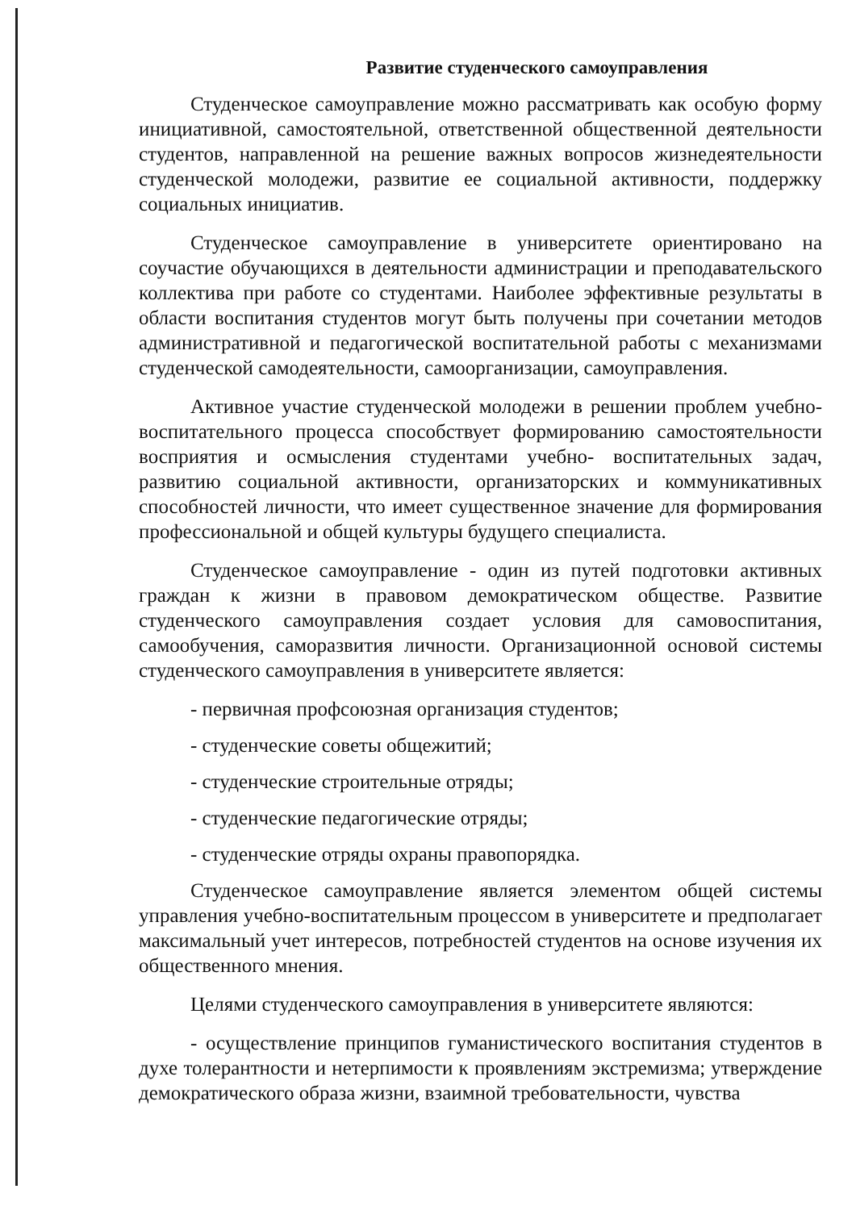Развитие студенческого самоуправления
Студенческое самоуправление можно рассматривать как особую форму инициативной, самостоятельной, ответственной общественной деятельности студентов, направленной на решение важных вопросов жизнедеятельности студенческой молодежи, развитие ее социальной активности, поддержку социальных инициатив.
Студенческое самоуправление в университете ориентировано на соучастие обучающихся в деятельности администрации и преподавательского коллектива при работе со студентами. Наиболее эффективные результаты в области воспитания студентов могут быть получены при сочетании методов административной и педагогической воспитательной работы с механизмами студенческой самодеятельности, самоорганизации, самоуправления.
Активное участие студенческой молодежи в решении проблем учебно-воспитательного процесса способствует формированию самостоятельности восприятия и осмысления студентами учебно- воспитательных задач, развитию социальной активности, организаторских и коммуникативных способностей личности, что имеет существенное значение для формирования профессиональной и общей культуры будущего специалиста.
Студенческое самоуправление - один из путей подготовки активных граждан к жизни в правовом демократическом обществе. Развитие студенческого самоуправления создает условия для самовоспитания, самообучения, саморазвития личности. Организационной основой системы студенческого самоуправления в университете является:
- первичная профсоюзная организация студентов;
- студенческие советы общежитий;
- студенческие строительные отряды;
- студенческие педагогические отряды;
- студенческие отряды охраны правопорядка.
Студенческое самоуправление является элементом общей системы управления учебно-воспитательным процессом в университете и предполагает максимальный учет интересов, потребностей студентов на основе изучения их общественного мнения.
Целями студенческого самоуправления в университете являются:
- осуществление принципов гуманистического воспитания студентов в духе толерантности и нетерпимости к проявлениям экстремизма; утверждение демократического образа жизни, взаимной требовательности, чувства